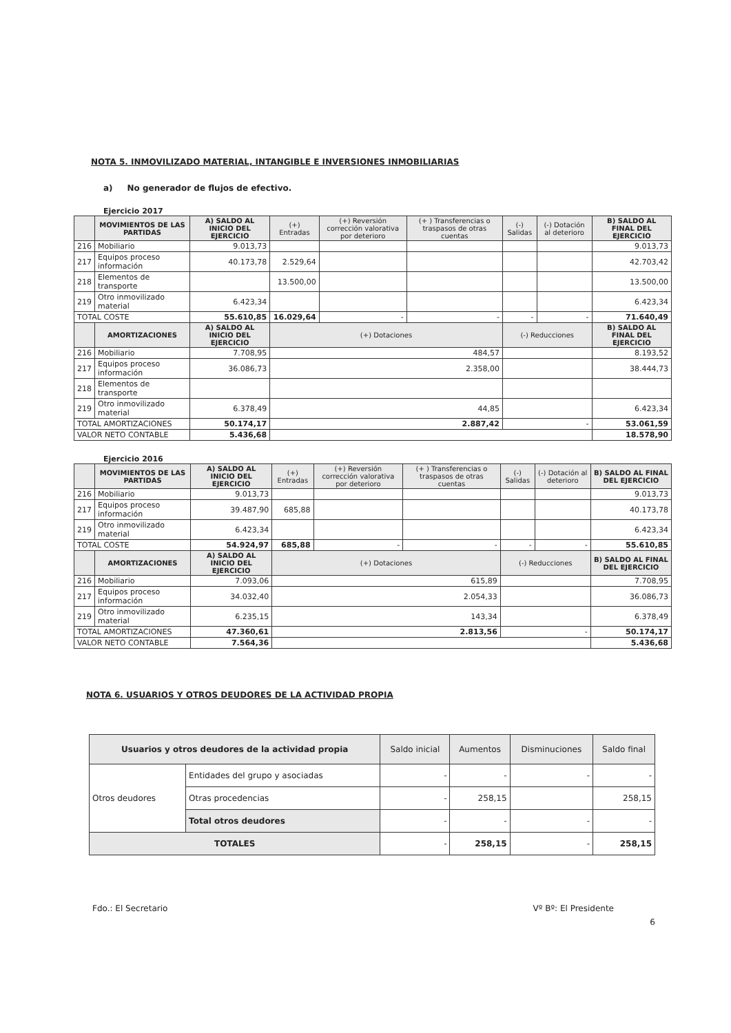NOTA 5. INMOVILIZADO MATERIAL, INTANGIBLE E INVERSIONES INMOBILIARIAS
a) No generador de flujos de efectivo.
Ejercicio 2017
| | MOVIMIENTOS DE LAS PARTIDAS | A) SALDO AL INICIO DEL EJERCICIO | (+) Entradas | (+) Reversión corrección valorativa por deterioro | (+ ) Transferencias o traspasos de otras cuentas | (-) Salidas | (-) Dotación al deterioro | B) SALDO AL FINAL DEL EJERCICIO |
| --- | --- | --- | --- | --- | --- | --- | --- | --- |
| 216 | Mobiliario | 9.013,73 | | | | | | 9.013,73 |
| 217 | Equipos proceso información | 40.173,78 | 2.529,64 | | | | | 42.703,42 |
| 218 | Elementos de transporte | | 13.500,00 | | | | | 13.500,00 |
| 219 | Otro inmovilizado material | 6.423,34 | | | | | | 6.423,34 |
| TOTAL COSTE | | 55.610,85 | 16.029,64 | - | - | - | - | 71.640,49 |
| | AMORTIZACIONES | A) SALDO AL INICIO DEL EJERCICIO | (+) Dotaciones | | | (-) Reducciones | | B) SALDO AL FINAL DEL EJERCICIO |
| 216 | Mobiliario | 7.708,95 | 484,57 | | | | | 8.193,52 |
| 217 | Equipos proceso información | 36.086,73 | 2.358,00 | | | | | 38.444,73 |
| 218 | Elementos de transporte | | | | | | | |
| 219 | Otro inmovilizado material | 6.378,49 | 44,85 | | | | | 6.423,34 |
| TOTAL AMORTIZACIONES | | 50.174,17 | 2.887,42 | | | - | | 53.061,59 |
| VALOR NETO CONTABLE | | 5.436,68 | | | | | | 18.578,90 |
Ejercicio 2016
| | MOVIMIENTOS DE LAS PARTIDAS | A) SALDO AL INICIO DEL EJERCICIO | (+) Entradas | (+) Reversión corrección valorativa por deterioro | (+ ) Transferencias o traspasos de otras cuentas | (-) Salidas | (-) Dotación al deterioro | B) SALDO AL FINAL DEL EJERCICIO |
| --- | --- | --- | --- | --- | --- | --- | --- | --- |
| 216 | Mobiliario | 9.013,73 | | | | | | 9.013,73 |
| 217 | Equipos proceso información | 39.487,90 | 685,88 | | | | | 40.173,78 |
| 219 | Otro inmovilizado material | 6.423,34 | | | | | | 6.423,34 |
| TOTAL COSTE | | 54.924,97 | 685,88 | - | - | - | - | 55.610,85 |
| | AMORTIZACIONES | A) SALDO AL INICIO DEL EJERCICIO | (+) Dotaciones | | | (-) Reducciones | | B) SALDO AL FINAL DEL EJERCICIO |
| 216 | Mobiliario | 7.093,06 | 615,89 | | | | | 7.708,95 |
| 217 | Equipos proceso información | 34.032,40 | 2.054,33 | | | | | 36.086,73 |
| 219 | Otro inmovilizado material | 6.235,15 | 143,34 | | | | | 6.378,49 |
| TOTAL AMORTIZACIONES | | 47.360,61 | 2.813,56 | | | - | | 50.174,17 |
| VALOR NETO CONTABLE | | 7.564,36 | | | | | | 5.436,68 |
NOTA 6. USUARIOS Y OTROS DEUDORES DE LA ACTIVIDAD PROPIA
| Usuarios y otros deudores de la actividad propia | | Saldo inicial | Aumentos | Disminuciones | Saldo final |
| --- | --- | --- | --- | --- | --- |
| Otros deudores | Entidades del grupo y asociadas | - | - | - | - |
| | Otras procedencias | - | 258,15 | | 258,15 |
| | Total otros deudores | - | - | - | - |
| TOTALES | | - | 258,15 | - | 258,15 |
Fdo.: El Secretario Vº Bº: El Presidente
6